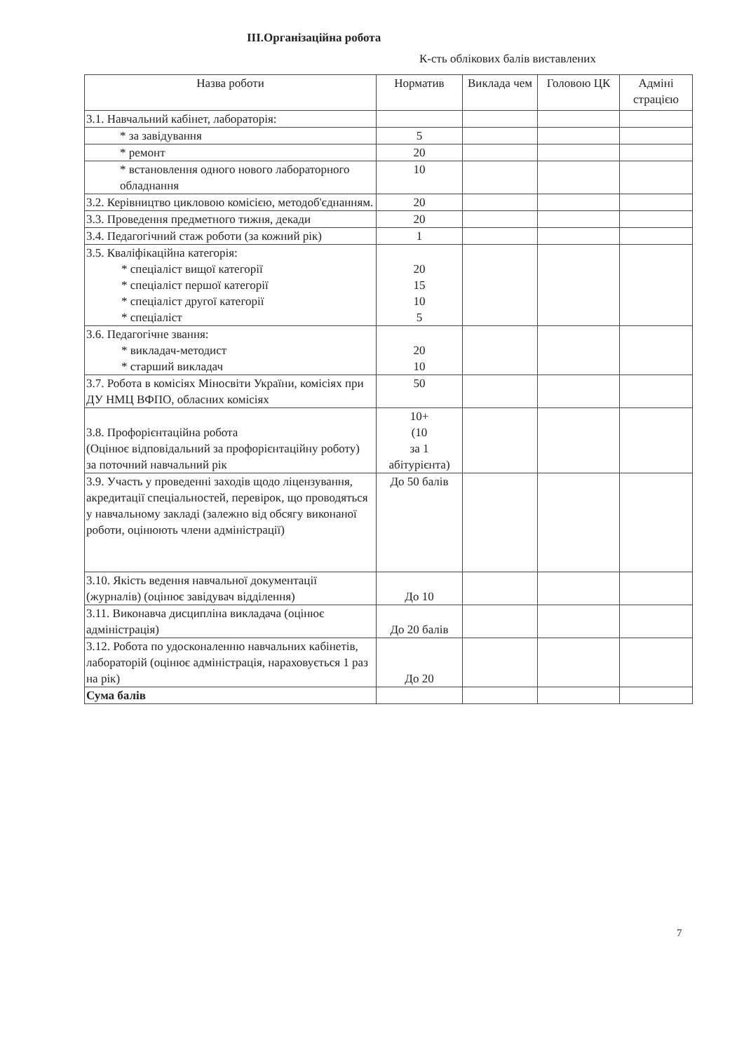III.Організаційна робота
К-сть облікових балів виставлених
| Назва роботи | Норматив | Виклада чем | Головою ЦК | Адміні страцією |
| --- | --- | --- | --- | --- |
| 3.1. Навчальний кабінет, лабораторія: | | | | |
| * за завідування | 5 | | | |
| * ремонт | 20 | | | |
| * встановлення одного нового лабораторного обладнання | 10 | | | |
| 3.2. Керівництво цикловою комісією, методоб'єднанням. | 20 | | | |
| 3.3. Проведення предметного тижня, декади | 20 | | | |
| 3.4. Педагогічний стаж роботи (за кожний рік) | 1 | | | |
| 3.5. Кваліфікаційна категорія: * спеціаліст вищої категорії * спеціаліст першої категорії * спеціаліст другої категорії * спеціаліст | 20 15 10 5 | | | |
| 3.6. Педагогічне звання: * викладач-методист * старший викладач | 20 10 | | | |
| 3.7. Робота в комісіях Міносвіти України, комісіях при ДУ НМЦ ВФПО, обласних комісіях | 50 | | | |
| 3.8. Профорієнтаційна робота (Оцінює відповідальний за профорієнтаційну роботу) за поточний навчальний рік | 10+ (10 за 1 абітурієнта) | | | |
| 3.9. Участь у проведенні заходів щодо ліцензування, акредитації спеціальностей, перевірок, що проводяться у навчальному закладі (залежно від обсягу виконаної роботи, оцінюють члени адміністрації) | До 50 балів | | | |
| 3.10. Якість ведення навчальної документації (журналів) (оцінює завідувач відділення) | До 10 | | | |
| 3.11. Виконавча дисципліна викладача (оцінює адміністрація) | До 20 балів | | | |
| 3.12. Робота по удосконаленню навчальних кабінетів, лабораторій (оцінює адміністрація, нараховується 1 раз на рік) | До 20 | | | |
| Сума балів | | | | |
7